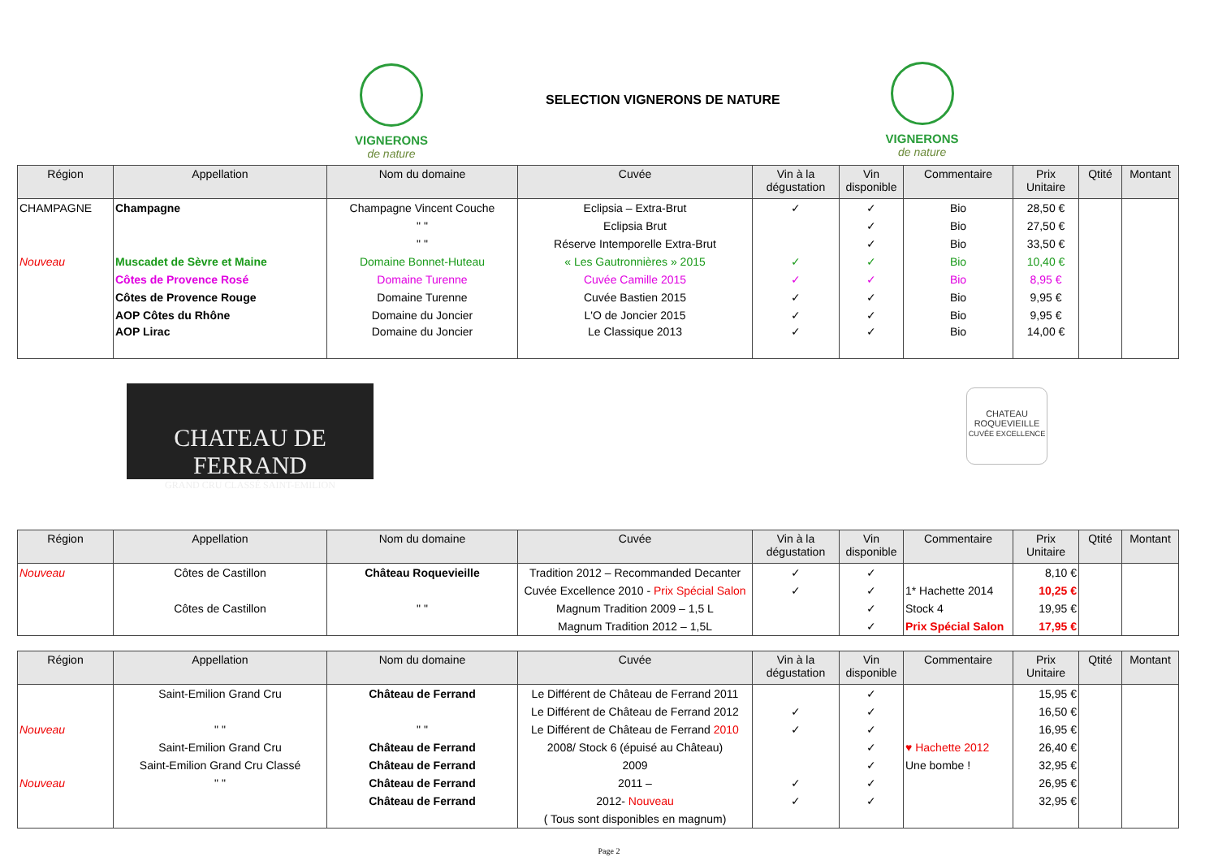VIGNERONS
de nature
SELECTION VIGNERONS DE NATURE
VIGNERONS
de nature
| Région | Appellation | Nom du domaine | Cuvée | Vin à la dégustation | Vin disponible | Commentaire | Prix Unitaire | Qtité | Montant |
| --- | --- | --- | --- | --- | --- | --- | --- | --- | --- |
| CHAMPAGNE | Champagne | Champagne Vincent Couche | Eclipsia – Extra-Brut | ✓ | ✓ | Bio | 28,50 € | | |
| | | " " | Eclipsia Brut | | ✓ | Bio | 27,50 € | | |
| | | " " | Réserve Intemporelle Extra-Brut | | ✓ | Bio | 33,50 € | | |
| Nouveau | Muscadet de Sèvre et Maine | Domaine Bonnet-Huteau | « Les Gautronnières » 2015 | ✓ | ✓ | Bio | 10,40 € | | |
| | Côtes de Provence Rosé | Domaine Turenne | Cuvée Camille 2015 | ✓ | ✓ | Bio | 8,95 € | | |
| | Côtes de Provence Rouge | Domaine Turenne | Cuvée Bastien 2015 | ✓ | ✓ | Bio | 9,95 € | | |
| | AOP Côtes du Rhône | Domaine du Joncier | L'O de Joncier 2015 | ✓ | ✓ | Bio | 9,95 € | | |
| | AOP Lirac | Domaine du Joncier | Le Classique 2013 | ✓ | ✓ | Bio | 14,00 € | | |
CHATEAU DE FERRAND
GRAND CRU CLASSÉ SAINT-EMILION
CHATEAU
ROQUEVIEILLE
CUVÉE EXCELLENCE
| Région | Appellation | Nom du domaine | Cuvée | Vin à la dégustation | Vin disponible | Commentaire | Prix Unitaire | Qtité | Montant |
| --- | --- | --- | --- | --- | --- | --- | --- | --- | --- |
| Nouveau | Côtes de Castillon | Château Roquevieille | Tradition 2012 – Recommanded Decanter | ✓ | ✓ | | 8,10 € | | |
| | | | Cuvée Excellence 2010 - Prix Spécial Salon | ✓ | ✓ | 1* Hachette 2014 | 10,25 € | | |
| | Côtes de Castillon | " " | Magnum Tradition 2009 – 1,5 L | | ✓ | Stock 4 | 19,95 € | | |
| | | | Magnum Tradition 2012 – 1,5L | | ✓ | Prix Spécial Salon | 17,95 € | | |
| Région | Appellation | Nom du domaine | Cuvée | Vin à la dégustation | Vin disponible | Commentaire | Prix Unitaire | Qtité | Montant |
| --- | --- | --- | --- | --- | --- | --- | --- | --- | --- |
| | Saint-Emilion Grand Cru | Château de Ferrand | Le Différent de Château de Ferrand 2011 | | ✓ | | 15,95 € | | |
| | | | Le Différent de Château de Ferrand 2012 | ✓ | ✓ | | 16,50 € | | |
| Nouveau | " " | " " | Le Différent de Château de Ferrand 2010 | ✓ | ✓ | | 16,95 € | | |
| | Saint-Emilion Grand Cru | Château de Ferrand | 2008/ Stock 6 (épuisé au Château) | | ✓ | ♥ Hachette 2012 | 26,40 € | | |
| | Saint-Emilion Grand Cru Classé | Château de Ferrand | 2009 | | ✓ | Une bombe ! | 32,95 € | | |
| Nouveau | " " | Château de Ferrand | 2011 – | ✓ | ✓ | | 26,95 € | | |
| | | Château de Ferrand | 2012- Nouveau | ✓ | ✓ | | 32,95 € | | |
| | | | ( Tous sont disponibles en magnum) | | | | | | |
Page 2